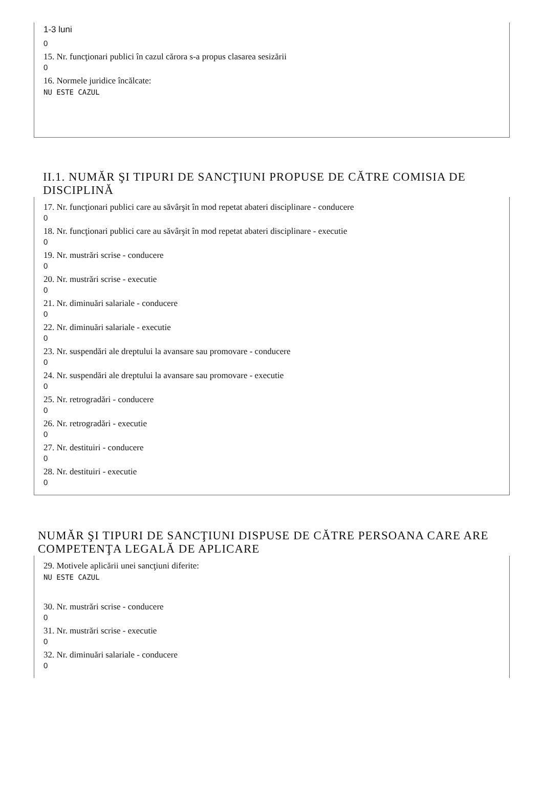1-3 luni
0
15. Nr. funcţionari publici în cazul cărora s-a propus clasarea sesizării
0
16. Normele juridice încălcate:
NU ESTE CAZUL
II.1. NUMĂR ŞI TIPURI DE SANCŢIUNI PROPUSE DE CĂTRE COMISIA DE DISCIPLINĂ
17. Nr. funcţionari publici care au săvârşit în mod repetat abateri disciplinare - conducere
0
18. Nr. funcţionari publici care au săvârşit în mod repetat abateri disciplinare - executie
0
19. Nr. mustrări scrise - conducere
0
20. Nr. mustrări scrise - executie
0
21. Nr. diminuări salariale - conducere
0
22. Nr. diminuări salariale - executie
0
23. Nr. suspendări ale dreptului la avansare sau promovare - conducere
0
24. Nr. suspendări ale dreptului la avansare sau promovare - executie
0
25. Nr. retrogradări - conducere
0
26. Nr. retrogradări - executie
0
27. Nr. destituiri - conducere
0
28. Nr. destituiri - executie
0
NUMĂR ŞI TIPURI DE SANCŢIUNI DISPUSE DE CĂTRE PERSOANA CARE ARE COMPETENŢA LEGALĂ DE APLICARE
29. Motivele aplicării unei sancţiuni diferite:
NU ESTE CAZUL
30. Nr. mustrări scrise - conducere
0
31. Nr. mustrări scrise - executie
0
32. Nr. diminuări salariale - conducere
0